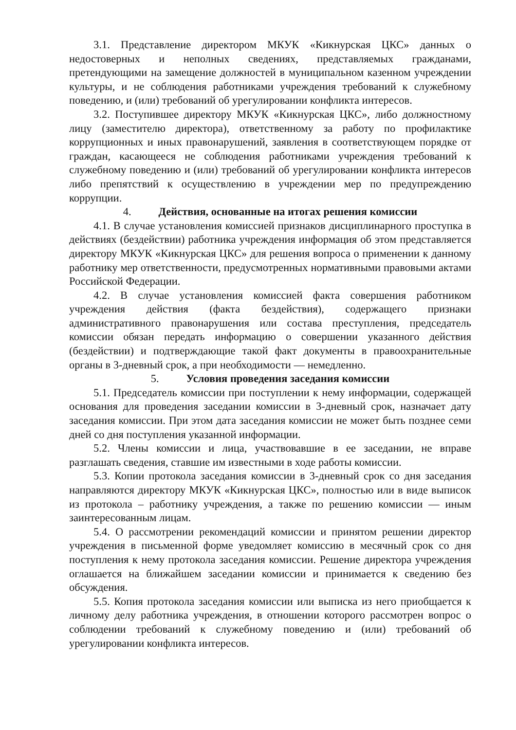3.1. Представление директором МКУК «Кикнурская ЦКС» данных о недостоверных и неполных сведениях, представляемых гражданами, претендующими на замещение должностей в муниципальном казенном учреждении культуры, и не соблюдения работниками учреждения требований к служебному поведению, и (или) требований об урегулировании конфликта интересов.
3.2. Поступившее директору МКУК «Кикнурская ЦКС», либо должностному лицу (заместителю директора), ответственному за работу по профилактике коррупционных и иных правонарушений, заявления в соответствующем порядке от граждан, касающееся не соблюдения работниками учреждения требований к служебному поведению и (или) требований об урегулировании конфликта интересов либо препятствий к осуществлению в учреждении мер по предупреждению коррупции.
4. Действия, основанные на итогах решения комиссии
4.1. В случае установления комиссией признаков дисциплинарного проступка в действиях (бездействии) работника учреждения информация об этом представляется директору МКУК «Кикнурская ЦКС» для решения вопроса о применении к данному работнику мер ответственности, предусмотренных нормативными правовыми актами Российской Федерации.
4.2. В случае установления комиссией факта совершения работником учреждения действия (факта бездействия), содержащего признаки административного правонарушения или состава преступления, председатель комиссии обязан передать информацию о совершении указанного действия (бездействии) и подтверждающие такой факт документы в правоохранительные органы в 3-дневный срок, а при необходимости — немедленно.
5. Условия проведения заседания комиссии
5.1. Председатель комиссии при поступлении к нему информации, содержащей основания для проведения заседании комиссии в 3-дневный срок, назначает дату заседания комиссии. При этом дата заседания комиссии не может быть позднее семи дней со дня поступления указанной информации.
5.2. Члены комиссии и лица, участвовавшие в ее заседании, не вправе разглашать сведения, ставшие им известными в ходе работы комиссии.
5.3. Копии протокола заседания комиссии в 3-дневный срок со дня заседания направляются директору МКУК «Кикнурская ЦКС», полностью или в виде выписок из протокола – работнику учреждения, а также по решению комиссии — иным заинтересованным лицам.
5.4. О рассмотрении рекомендаций комиссии и принятом решении директор учреждения в письменной форме уведомляет комиссию в месячный срок со дня поступления к нему протокола заседания комиссии. Решение директора учреждения оглашается на ближайшем заседании комиссии и принимается к сведению без обсуждения.
5.5. Копия протокола заседания комиссии или выписка из него приобщается к личному делу работника учреждения, в отношении которого рассмотрен вопрос о соблюдении требований к служебному поведению и (или) требований об урегулировании конфликта интересов.